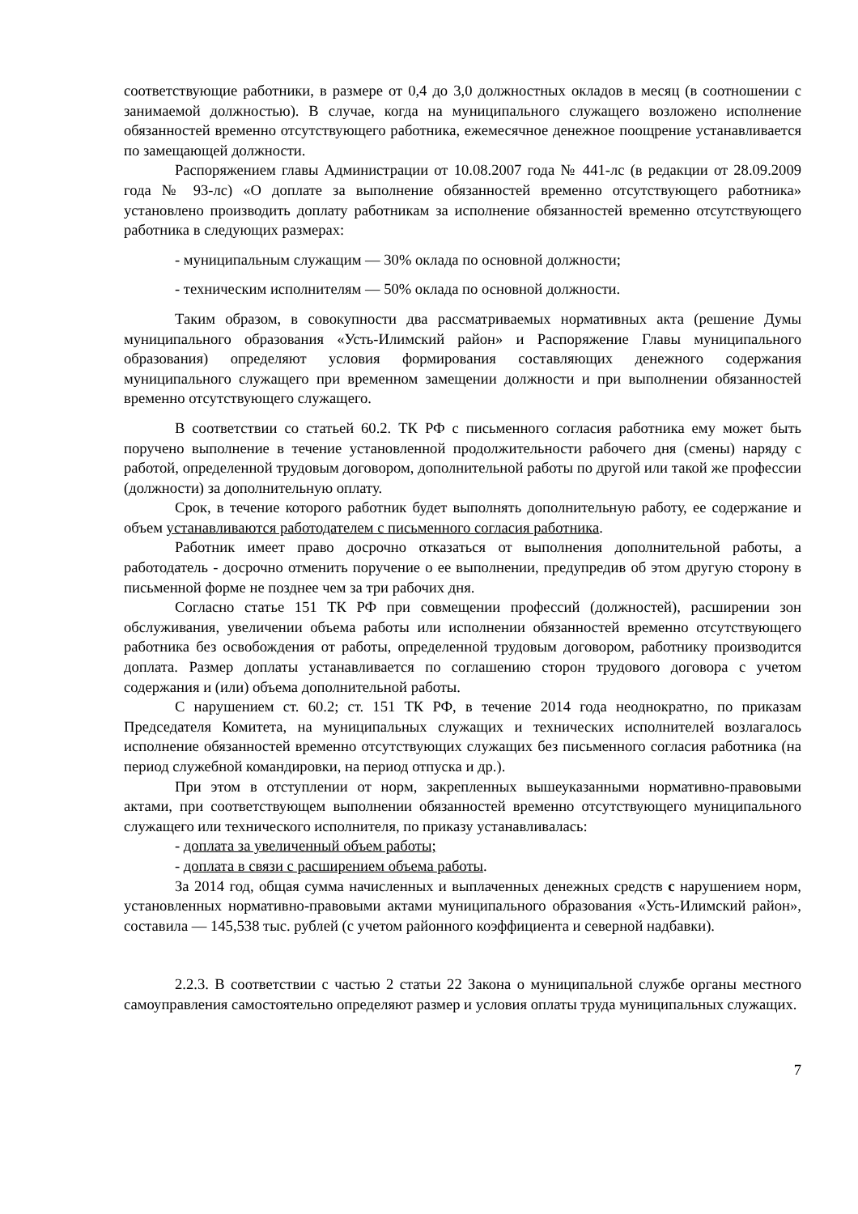соответствующие работники, в размере от 0,4 до 3,0 должностных окладов в месяц (в соотношении с занимаемой должностью). В случае, когда на муниципального служащего возложено исполнение обязанностей временно отсутствующего работника, ежемесячное денежное поощрение устанавливается по замещающей должности.
Распоряжением главы Администрации от 10.08.2007 года № 441-лс (в редакции от 28.09.2009 года № 93-лс) «О доплате за выполнение обязанностей временно отсутствующего работника» установлено производить доплату работникам за исполнение обязанностей временно отсутствующего работника в следующих размерах:
- муниципальным служащим — 30% оклада по основной должности;
- техническим исполнителям — 50% оклада по основной должности.
Таким образом, в совокупности два рассматриваемых нормативных акта (решение Думы муниципального образования «Усть-Илимский район» и Распоряжение Главы муниципального образования) определяют условия формирования составляющих денежного содержания муниципального служащего при временном замещении должности и при выполнении обязанностей временно отсутствующего служащего.
В соответствии со статьей 60.2. ТК РФ с письменного согласия работника ему может быть поручено выполнение в течение установленной продолжительности рабочего дня (смены) наряду с работой, определенной трудовым договором, дополнительной работы по другой или такой же профессии (должности) за дополнительную оплату.
Срок, в течение которого работник будет выполнять дополнительную работу, ее содержание и объем устанавливаются работодателем с письменного согласия работника.
Работник имеет право досрочно отказаться от выполнения дополнительной работы, а работодатель - досрочно отменить поручение о ее выполнении, предупредив об этом другую сторону в письменной форме не позднее чем за три рабочих дня.
Согласно статье 151 ТК РФ при совмещении профессий (должностей), расширении зон обслуживания, увеличении объема работы или исполнении обязанностей временно отсутствующего работника без освобождения от работы, определенной трудовым договором, работнику производится доплата. Размер доплаты устанавливается по соглашению сторон трудового договора с учетом содержания и (или) объема дополнительной работы.
С нарушением ст. 60.2; ст. 151 ТК РФ, в течение 2014 года неоднократно, по приказам Председателя Комитета, на муниципальных служащих и технических исполнителей возлагалось исполнение обязанностей временно отсутствующих служащих без письменного согласия работника (на период служебной командировки, на период отпуска и др.).
При этом в отступлении от норм, закрепленных вышеуказанными нормативно-правовыми актами, при соответствующем выполнении обязанностей временно отсутствующего муниципального служащего или технического исполнителя, по приказу устанавливалась:
- доплата за увеличенный объем работы;
- доплата в связи с расширением объема работы.
За 2014 год, общая сумма начисленных и выплаченных денежных средств с нарушением норм, установленных нормативно-правовыми актами муниципального образования «Усть-Илимский район», составила — 145,538 тыс. рублей (с учетом районного коэффициента и северной надбавки).
2.2.3. В соответствии с частью 2 статьи 22 Закона о муниципальной службе органы местного самоуправления самостоятельно определяют размер и условия оплаты труда муниципальных служащих.
7